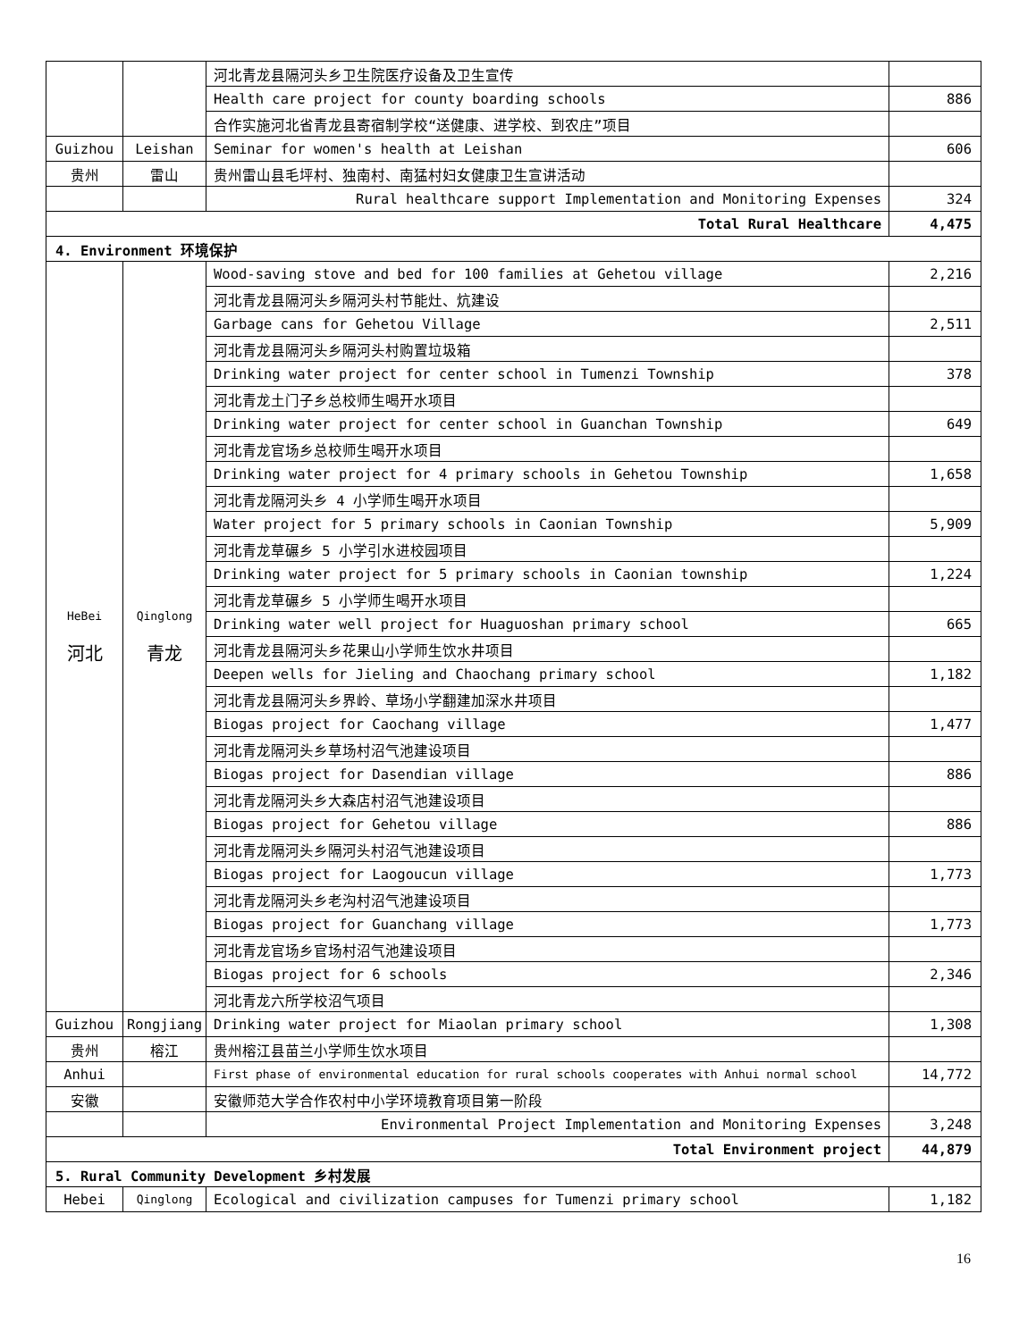| | | 河北青龙县隔河头乡卫生院医疗设备及卫生宣传 | |
| | | Health care project for county boarding schools | 886 |
| | | 合作实施河北省青龙县寄宿制学校“送健康、进学校、到农庄”项目 | |
| Guizhou | Leishan | Seminar for women's health at Leishan | 606 |
| 贵州 | 雷山 | 贵州雷山县毛坪村、独南村、南猛村妇女健康卫生宣讲活动 | |
| | | Rural healthcare support Implementation and Monitoring Expenses | 324 |
| Total Rural Healthcare | | | 4,475 |
| 4. Environment 环境保护 | | | |
| HeBei 河北 | Qinglong 青龙 | Wood-saving stove and bed for 100 families at Gehetou village | 2,216 |
| | | 河北青龙县隔河头乡隔河头村节能灶、炕建设 | |
| | | Garbage cans for Gehetou Village | 2,511 |
| | | 河北青龙县隔河头乡隔河头村购置垃圾箱 | |
| | | Drinking water project for center school in Tumenzi Township | 378 |
| | | 河北青龙土门子乡总校师生喝开水项目 | |
| | | Drinking water project for center school in Guanchan Township | 649 |
| | | 河北青龙官场乡总校师生喝开水项目 | |
| | | Drinking water project for 4 primary schools in Gehetou Township | 1,658 |
| | | 河北青龙隔河头乡 4 小学师生喝开水项目 | |
| | | Water project for 5 primary schools in Caonian Township | 5,909 |
| | | 河北青龙草碾乡 5 小学引水进校园项目 | |
| | | Drinking water project for 5 primary schools in Caonian township | 1,224 |
| | | 河北青龙草碾乡 5 小学师生喝开水项目 | |
| | | Drinking water well project for Huaguoshan primary school | 665 |
| | | 河北青龙县隔河头乡花果山小学师生饮水井项目 | |
| | | Deepen wells for Jieling and Chaochang primary school | 1,182 |
| | | 河北青龙县隔河头乡界岭、草场小学翻建加深水井项目 | |
| | | Biogas project for Caochang village | 1,477 |
| | | 河北青龙隔河头乡草场村沼气池建设项目 | |
| | | Biogas project for Dasendian village | 886 |
| | | 河北青龙隔河头乡大森店村沼气池建设项目 | |
| | | Biogas project for Gehetou village | 886 |
| | | 河北青龙隔河头乡隔河头村沼气池建设项目 | |
| | | Biogas project for Laogoucun village | 1,773 |
| | | 河北青龙隔河头乡老沟村沼气池建设项目 | |
| | | Biogas project for Guanchang village | 1,773 |
| | | 河北青龙官场乡官场村沼气池建设项目 | |
| | | Biogas project for 6 schools | 2,346 |
| | | 河北青龙六所学校沼气项目 | |
| Guizhou | Rongjiang | Drinking water project for Miaolan primary school | 1,308 |
| 贵州 | 榕江 | 贵州榕江县苗兰小学师生饮水项目 | |
| Anhui | | First phase of environmental education for rural schools cooperates with Anhui normal school | 14,772 |
| 安徽 | | 安徽师范大学合作农村中小学环境教育项目第一阶段 | |
| | | Environmental Project Implementation and Monitoring Expenses | 3,248 |
| Total Environment project | | | 44,879 |
| 5. Rural Community Development 乡村发展 | | | |
| Hebei | Qinglong | Ecological and civilization campuses for Tumenzi primary school | 1,182 |
16